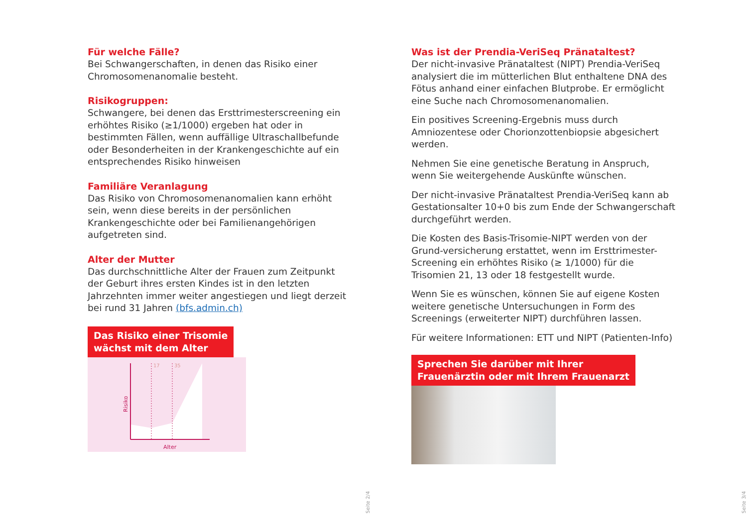Für welche Fälle?
Bei Schwangerschaften, in denen das Risiko einer Chromosomenanomalie besteht.
Risikogruppen:
Schwangere, bei denen das Ersttrimesterscreening ein erhöhtes Risiko (≥1/1000) ergeben hat oder in bestimmten Fällen, wenn auffällige Ultraschallbefunde oder Besonderheiten in der Krankengeschichte auf ein entsprechendes Risiko hinweisen
Familiäre Veranlagung
Das Risiko von Chromosomenanomalien kann erhöht sein, wenn diese bereits in der persönlichen Krankengeschichte oder bei Familienangehörigen aufgetreten sind.
Alter der Mutter
Das durchschnittliche Alter der Frauen zum Zeitpunkt der Geburt ihres ersten Kindes ist in den letzten Jahrzehnten immer weiter angestiegen und liegt derzeit bei rund 31 Jahren (bfs.admin.ch)
Das Risiko einer Trisomie
wächst mit dem Alter
17
35
Alter
Risiko
Was ist der Prendia-VeriSeq Pränataltest?
Der nicht-invasive Pränataltest (NIPT) Prendia-VeriSeq analysiert die im mütterlichen Blut enthaltene DNA des Fötus anhand einer einfachen Blutprobe. Er ermöglicht eine Suche nach Chromosomenanomalien.
Ein positives Screening-Ergebnis muss durch Amniozentese oder Chorionzottenbiopsie abgesichert werden.
Nehmen Sie eine genetische Beratung in Anspruch, wenn Sie weitergehende Auskünfte wünschen.
Der nicht-invasive Pränataltest Prendia-VeriSeq kann ab Gestationsalter 10+0 bis zum Ende der Schwangerschaft durchgeführt werden.
Die Kosten des Basis-Trisomie-NIPT werden von der Grund-versicherung erstattet, wenn im Ersttrimester-Screening ein erhöhtes Risiko (≥ 1/1000) für die Trisomien 21, 13 oder 18 festgestellt wurde.
Wenn Sie es wünschen, können Sie auf eigene Kosten weitere genetische Untersuchungen in Form des Screenings (erweiterter NIPT) durchführen lassen.
Für weitere Informationen: ETT und NIPT (Patienten-Info)
Sprechen Sie darüber mit Ihrer
Frauenärztin oder mit Ihrem Frauenarzt
Seite 2/4
Seite 3/4